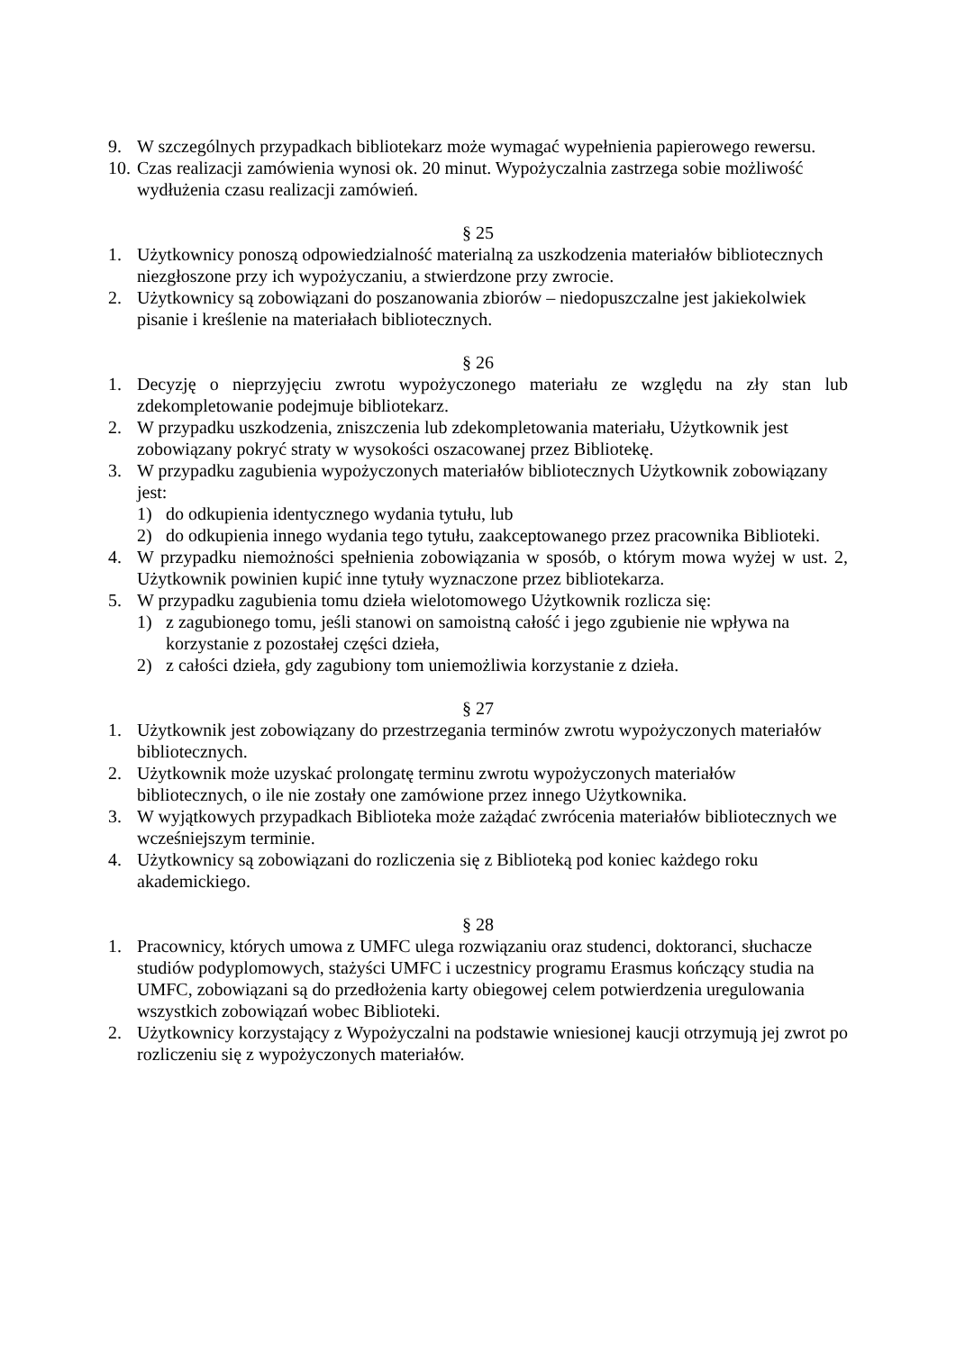9. W szczególnych przypadkach bibliotekarz może wymagać wypełnienia papierowego rewersu.
10.
Czas realizacji zamówienia wynosi ok. 20 minut. Wypożyczalnia zastrzega sobie możliwość wydłużenia czasu realizacji zamówień.
§ 25
1. Użytkownicy ponoszą odpowiedzialność materialną za uszkodzenia materiałów bibliotecznych niezgłoszone przy ich wypożyczaniu, a stwierdzone przy zwrocie.
2. Użytkownicy są zobowiązani do poszanowania zbiorów – niedopuszczalne jest jakiekolwiek pisanie i kreślenie na materiałach bibliotecznych.
§ 26
1. Decyzję o nieprzyjęciu zwrotu wypożyczonego materiału ze względu na zły stan lub zdekompletowanie podejmuje bibliotekarz.
2. W przypadku uszkodzenia, zniszczenia lub zdekompletowania materiału, Użytkownik jest zobowiązany pokryć straty w wysokości oszacowanej przez Bibliotekę.
3. W przypadku zagubienia wypożyczonych materiałów bibliotecznych Użytkownik zobowiązany jest:
1) do odkupienia identycznego wydania tytułu, lub
2) do odkupienia innego wydania tego tytułu, zaakceptowanego przez pracownika Biblioteki.
4. W przypadku niemożności spełnienia zobowiązania w sposób, o którym mowa wyżej w ust. 2, Użytkownik powinien kupić inne tytuły wyznaczone przez bibliotekarza.
5. W przypadku zagubienia tomu dzieła wielotomowego Użytkownik rozlicza się:
1) z zagubionego tomu, jeśli stanowi on samoistną całość i jego zgubienie nie wpływa na korzystanie z pozostałej części dzieła,
2) z całości dzieła, gdy zagubiony tom uniemożliwia korzystanie z dzieła.
§ 27
1. Użytkownik jest zobowiązany do przestrzegania terminów zwrotu wypożyczonych materiałów bibliotecznych.
2. Użytkownik może uzyskać prolongatę terminu zwrotu wypożyczonych materiałów bibliotecznych, o ile nie zostały one zamówione przez innego Użytkownika.
3. W wyjątkowych przypadkach Biblioteka może zażądać zwrócenia materiałów bibliotecznych we wcześniejszym terminie.
4. Użytkownicy są zobowiązani do rozliczenia się z Biblioteką pod koniec każdego roku akademickiego.
§ 28
1. Pracownicy, których umowa z UMFC ulega rozwiązaniu oraz studenci, doktoranci, słuchacze studiów podyplomowych, stażyści UMFC i uczestnicy programu Erasmus kończący studia na UMFC, zobowiązani są do przedłożenia karty obiegowej celem potwierdzenia uregulowania wszystkich zobowiązań wobec Biblioteki.
2. Użytkownicy korzystający z Wypożyczalni na podstawie wniesionej kaucji otrzymują jej zwrot po rozliczeniu się z wypożyczonych materiałów.